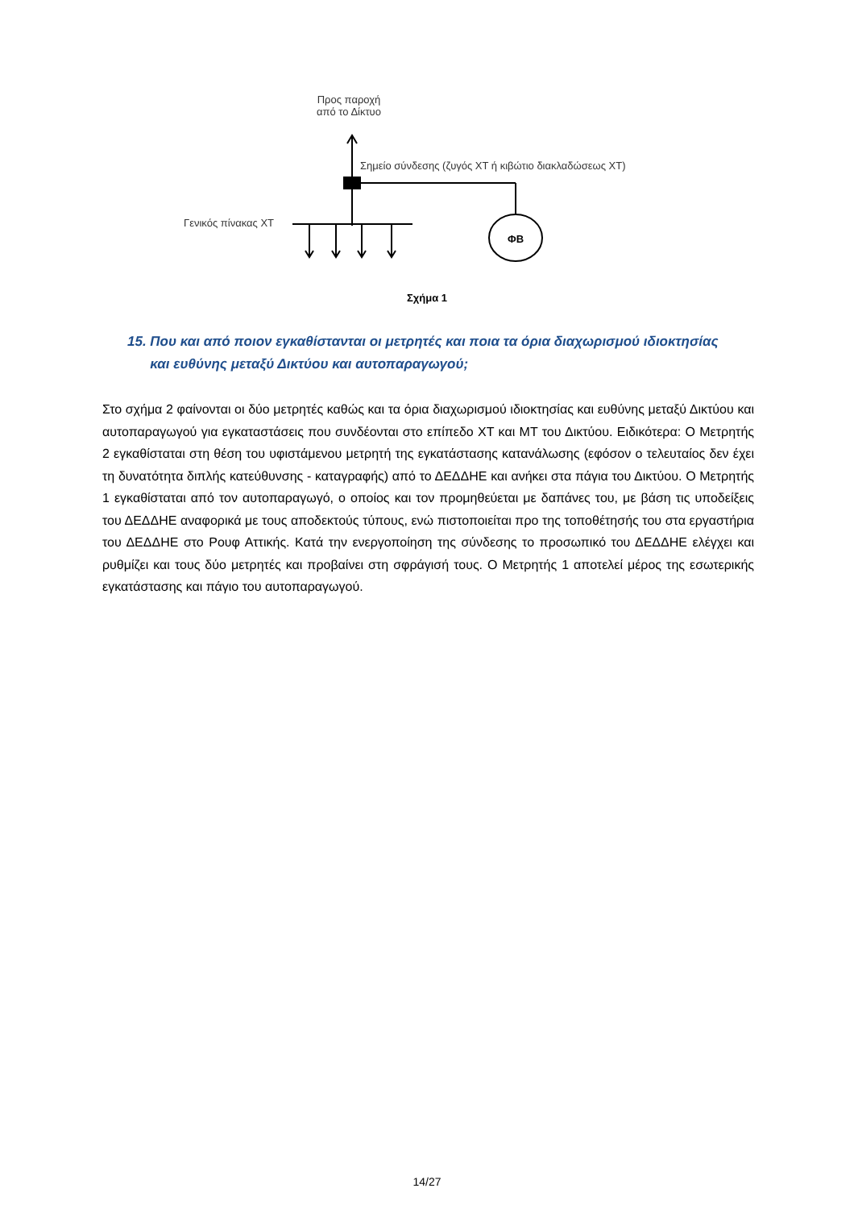ΦΒ
Προς παροχή
από το Δίκτυο
Σημείο σύνδεσης (ζυγός ΧΤ ή κιβώτιο διακλαδώσεως ΧΤ)
Γενικός πίνακας ΧΤ
Σχήμα 1
15. Που και από ποιον εγκαθίστανται οι μετρητές και ποια τα όρια διαχωρισμού ιδιοκτησίας
και ευθύνης μεταξύ Δικτύου και αυτοπαραγωγού;
Στο σχήμα 2 φαίνονται οι δύο μετρητές καθώς και τα όρια διαχωρισμού ιδιοκτησίας και ευθύνης μεταξύ Δικτύου και αυτοπαραγωγού για εγκαταστάσεις που συνδέονται στο επίπεδο ΧΤ και ΜΤ του Δικτύου. Ειδικότερα: Ο Μετρητής 2 εγκαθίσταται στη θέση του υφιστάμενου μετρητή της εγκατάστασης κατανάλωσης (εφόσον ο τελευταίος δεν έχει τη δυνατότητα διπλής κατεύθυνσης - καταγραφής) από το ΔΕΔΔΗΕ και ανήκει στα πάγια του Δικτύου. Ο Μετρητής 1 εγκαθίσταται από τον αυτοπαραγωγό, ο οποίος και τον προμηθεύεται με δαπάνες του, με βάση τις υποδείξεις του ΔΕΔΔΗΕ αναφορικά με τους αποδεκτούς τύπους, ενώ πιστοποιείται προ της τοποθέτησής του στα εργαστήρια του ΔΕΔΔΗΕ στο Ρουφ Αττικής. Κατά την ενεργοποίηση της σύνδεσης το προσωπικό του ΔΕΔΔΗΕ ελέγχει και ρυθμίζει και τους δύο μετρητές και προβαίνει στη σφράγισή τους. Ο Μετρητής 1 αποτελεί μέρος της εσωτερικής εγκατάστασης και πάγιο του αυτοπαραγωγού.
14/27